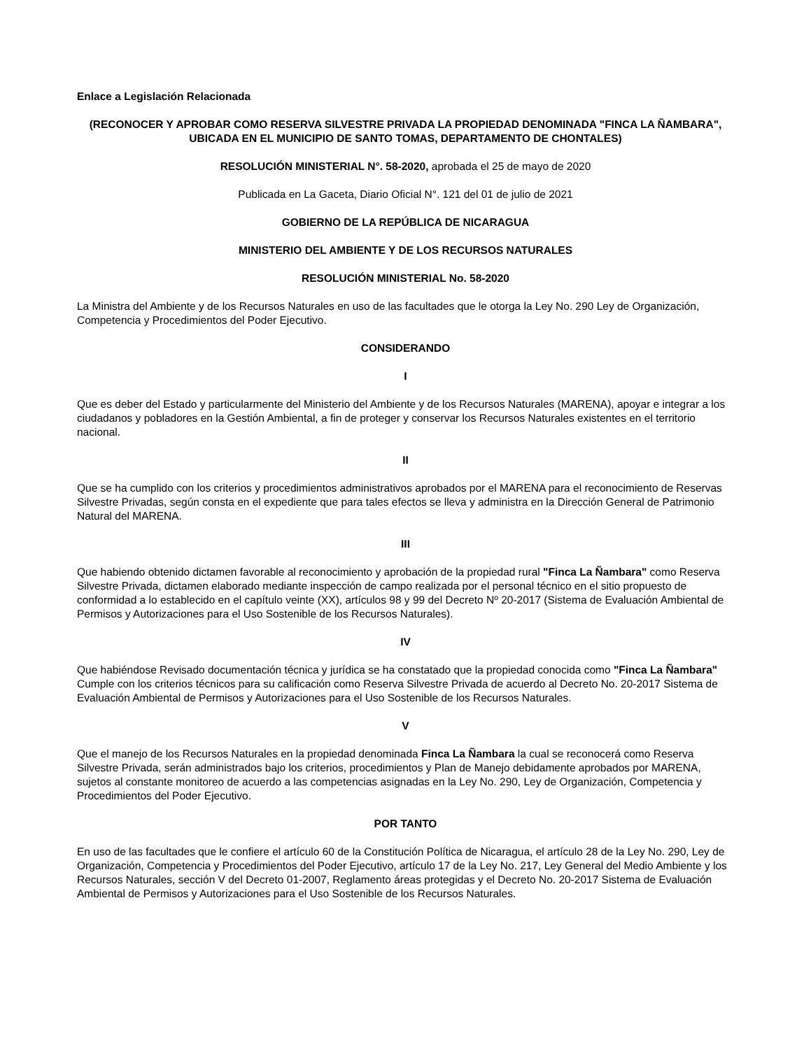Enlace a Legislación Relacionada
(RECONOCER Y APROBAR COMO RESERVA SILVESTRE PRIVADA LA PROPIEDAD DENOMINADA "FINCA LA ÑAMBARA", UBICADA EN EL MUNICIPIO DE SANTO TOMAS, DEPARTAMENTO DE CHONTALES)
RESOLUCIÓN MINISTERIAL N°. 58-2020, aprobada el 25 de mayo de 2020
Publicada en La Gaceta, Diario Oficial N°. 121 del 01 de julio de 2021
GOBIERNO DE LA REPÚBLICA DE NICARAGUA
MINISTERIO DEL AMBIENTE Y DE LOS RECURSOS NATURALES
RESOLUCIÓN MINISTERIAL No. 58-2020
La Ministra del Ambiente y de los Recursos Naturales en uso de las facultades que le otorga la Ley No. 290 Ley de Organización, Competencia y Procedimientos del Poder Ejecutivo.
CONSIDERANDO
I
Que es deber del Estado y particularmente del Ministerio del Ambiente y de los Recursos Naturales (MARENA), apoyar e integrar a los ciudadanos y pobladores en la Gestión Ambiental, a fin de proteger y conservar los Recursos Naturales existentes en el territorio nacional.
II
Que se ha cumplido con los criterios y procedimientos administrativos aprobados por el MARENA para el reconocimiento de Reservas Silvestre Privadas, según consta en el expediente que para tales efectos se lleva y administra en la Dirección General de Patrimonio Natural del MARENA.
III
Que habiendo obtenido dictamen favorable al reconocimiento y aprobación de la propiedad rural "Finca La Ñambara" como Reserva Silvestre Privada, dictamen elaborado mediante inspección de campo realizada por el personal técnico en el sitio propuesto de conformidad a lo establecido en el capítulo veinte (XX), artículos 98 y 99 del Decreto Nº 20-2017 (Sistema de Evaluación Ambiental de Permisos y Autorizaciones para el Uso Sostenible de los Recursos Naturales).
IV
Que habiéndose Revisado documentación técnica y jurídica se ha constatado que la propiedad conocida como "Finca La Ñambara" Cumple con los criterios técnicos para su calificación como Reserva Silvestre Privada de acuerdo al Decreto No. 20-2017 Sistema de Evaluación Ambiental de Permisos y Autorizaciones para el Uso Sostenible de los Recursos Naturales.
V
Que el manejo de los Recursos Naturales en la propiedad denominada Finca La Ñambara la cual se reconocerá como Reserva Silvestre Privada, serán administrados bajo los criterios, procedimientos y Plan de Manejo debidamente aprobados por MARENA, sujetos al constante monitoreo de acuerdo a las competencias asignadas en la Ley No. 290, Ley de Organización, Competencia y Procedimientos del Poder Ejecutivo.
POR TANTO
En uso de las facultades que le confiere el artículo 60 de la Constitución Política de Nicaragua, el artículo 28 de la Ley No. 290, Ley de Organización, Competencia y Procedimientos del Poder Ejecutivo, artículo 17 de la Ley No. 217, Ley General del Medio Ambiente y los Recursos Naturales, sección V del Decreto 01-2007, Reglamento áreas protegidas y el Decreto No. 20-2017 Sistema de Evaluación Ambiental de Permisos y Autorizaciones para el Uso Sostenible de los Recursos Naturales.